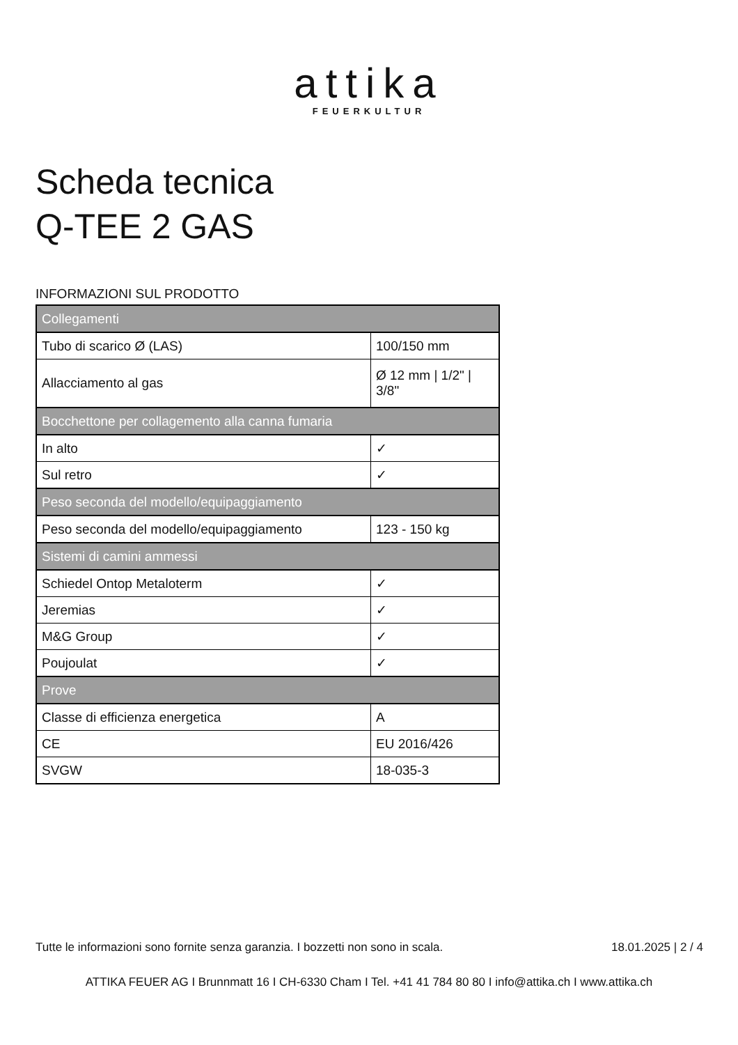attika
FEUERKULTUR
Scheda tecnica
Q-TEE 2 GAS
INFORMAZIONI SUL PRODOTTO
| Collegamenti | |
| --- | --- |
| Tubo di scarico Ø (LAS) | 100/150 mm |
| Allacciamento al gas | Ø 12 mm / 1/2" / 3/8" |
| Bocchettone per collagemento alla canna fumaria | |
| In alto | ✓ |
| Sul retro | ✓ |
| Peso seconda del modello/equipaggiamento | |
| Peso seconda del modello/equipaggiamento | 123 - 150 kg |
| Sistemi di camini ammessi | |
| Schiedel Ontop Metaloterm | ✓ |
| Jeremias | ✓ |
| M&G Group | ✓ |
| Poujoulat | ✓ |
| Prove | |
| Classe di efficienza energetica | A |
| CE | EU 2016/426 |
| SVGW | 18-035-3 |
Tutte le informazioni sono fornite senza garanzia. I bozzetti non sono in scala. 18.01.2025 | 2 / 4
ATTIKA FEUER AG I Brunnmatt 16 I CH-6330 Cham I Tel. +41 41 784 80 80 I info@attika.ch I www.attika.ch